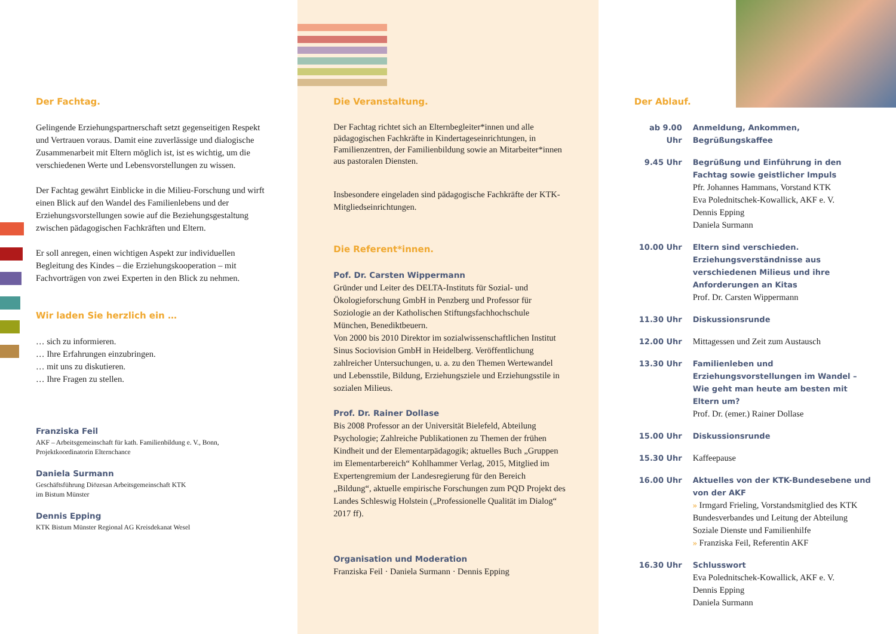Der Fachtag.
Gelingende Erziehungspartnerschaft setzt gegenseitigen Respekt und Vertrauen voraus. Damit eine zuverlässige und dialogische Zusammenarbeit mit Eltern möglich ist, ist es wichtig, um die verschiedenen Werte und Lebens­vorstellungen zu wissen.
Der Fachtag gewährt Einblicke in die Milieu-Forschung und wirft einen Blick auf den Wandel des Familienlebens und der Erziehungsvorstellungen sowie auf die Beziehungs­gestaltung zwischen pädagogischen Fachkräften und Eltern.
Er soll anregen, einen wichtigen Aspekt zur individuellen Begleitung des Kindes – die Erziehungskooperation – mit Fachvorträgen von zwei Experten in den Blick zu nehmen.
Wir laden Sie herzlich ein …
… sich zu informieren.
… Ihre Erfahrungen einzubringen.
… mit uns zu diskutieren.
… Ihre Fragen zu stellen.
Franziska Feil
AKF – Arbeitsgemeinschaft für kath. Familienbildung e. V., Bonn, Projektkoordinatorin Elternchance
Daniela Surmann
Geschäftsführung Diözesan Arbeitsgemeinschaft KTK
im Bistum Münster
Dennis Epping
KTK Bistum Münster Regional AG Kreisdekanat Wesel
Die Veranstaltung.
Der Fachtag richtet sich an Elternbegleiter*innen und alle pädagogischen Fachkräfte in Kindertages­einrichtungen, in Familienzentren, der Familienbildung sowie an Mitarbeiter*innen aus pastoralen Diensten.
Insbesondere eingeladen sind pädagogische Fachkräfte der KTK-Mitgliedseinrichtungen.
Die Referent*innen.
Pof. Dr. Carsten Wippermann
Gründer und Leiter des DELTA-Instituts für Sozial- und Ökologieforschung GmbH in Penzberg und Professor für Soziologie an der Katholischen Stiftungsfachhochschule München, Benediktbeuern.
Von 2000 bis 2010 Direktor im sozialwissenschaftlichen Institut Sinus Sociovision GmbH in Heidelberg. Veröffentlichung zahlreicher Untersuchungen, u. a. zu den Themen Wertewandel und Lebensstile, Bildung, Erziehungsziele und Erziehungsstile in sozialen Milieus.
Prof. Dr. Rainer Dollase
Bis 2008 Professor an der Universität Bielefeld, Abteilung Psychologie; Zahlreiche Publikationen zu Themen der frühen Kindheit und der Elementarpädagogik; aktuelles Buch „Gruppen im Elementarbereich“ Kohlhammer Verlag, 2015, Mitglied im Expertengremium der Landes­regierung für den Bereich „Bildung“, aktuelle empirische Forschungen zum PQD Projekt des Landes Schleswig Holstein („Professionelle Qualität im Dialog“ 2017 ff).
Organisation und Moderation
Franziska Feil · Daniela Surmann · Dennis Epping
Der Ablauf.
ab 9.00 Uhr
Anmeldung, Ankommen, Begrüßungskaffee
9.45 Uhr Begrüßung und Einführung in den Fachtag sowie geistlicher Impuls
Pfr. Johannes Hammans, Vorstand KTK
Eva Polednitschek-Kowallick, AKF e. V.
Dennis Epping
Daniela Surmann
10.00 Uhr Eltern sind verschieden. Erziehungsverständnisse aus verschiedenen Milieus und ihre Anforderungen an Kitas
Prof. Dr. Carsten Wippermann
11.30 Uhr Diskussionsrunde
12.00 Uhr Mittagessen und Zeit zum Austausch
13.30 Uhr Familienleben und Erziehungsvorstellungen im Wandel – Wie geht man heute am besten mit Eltern um?
Prof. Dr. (emer.) Rainer Dollase
15.00 Uhr Diskussionsrunde
15.30 Uhr Kaffeepause
16.00 Uhr Aktuelles von der KTK-Bundesebene und von der AKF
» Irmgard Frieling, Vorstandsmitglied des KTK Bundesverbandes und Leitung der Abteilung Soziale Dienste und Familienhilfe
» Franziska Feil, Referentin AKF
16.30 Uhr Schlusswort
Eva Polednitschek-Kowallick, AKF e. V.
Dennis Epping
Daniela Surmann